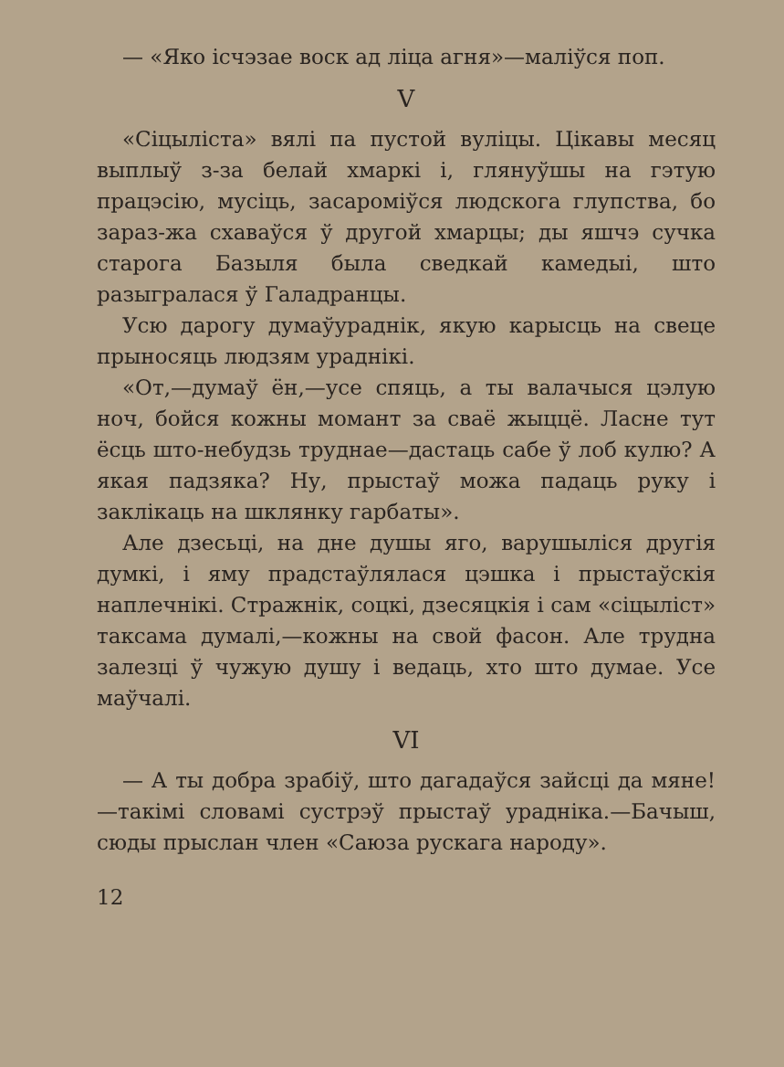— «Яко ісчэзае воск ад ліца агня»—маліўся поп.
V
«Сіцыліста» вялі па пустой вуліцы. Цікавы месяц выплыў з-за белай хмаркі і, глянуўшы на гэтую працэсію, мусіць, засароміўся людскога глупства, бо зараз-жа схаваўся ў другой хмарцы; ды яшчэ сучка старога Базыля была сведкай камедыі, што разыгралася ў Галадранцы.
Усю дарогу думаўураднік, якую карысць на свеце прыносяць людзям ураднікі.
«От,—думаў ён,—усе спяць, а ты валачыся цэлую ноч, бойся кожны момант за сваё жыццё. Ласне тут ёсць што-небудзь труднае—дастаць сабе ў лоб кулю? А якая падзяка? Ну, прыстаў можа падаць руку і заклікаць на шклянку гарбаты».
Але дзесьці, на дне душы яго, варушыліся другія думкі, і яму прадстаўлялася цэшка і прыстаўскія наплечнікі. Стражнік, соцкі, дзесяцкія і сам «сіцыліст» таксама думалі,—кожны на свой фасон. Але трудна залезці ў чужую душу і ведаць, хто што думае. Усе маўчалі.
VI
— А ты добра зрабіў, што дагадаўся зайсці да мяне!—такімі словамі сустрэў прыстаў ураднікa.—Бачыш, сюды прыслан член «Саюза рускага народу».
12